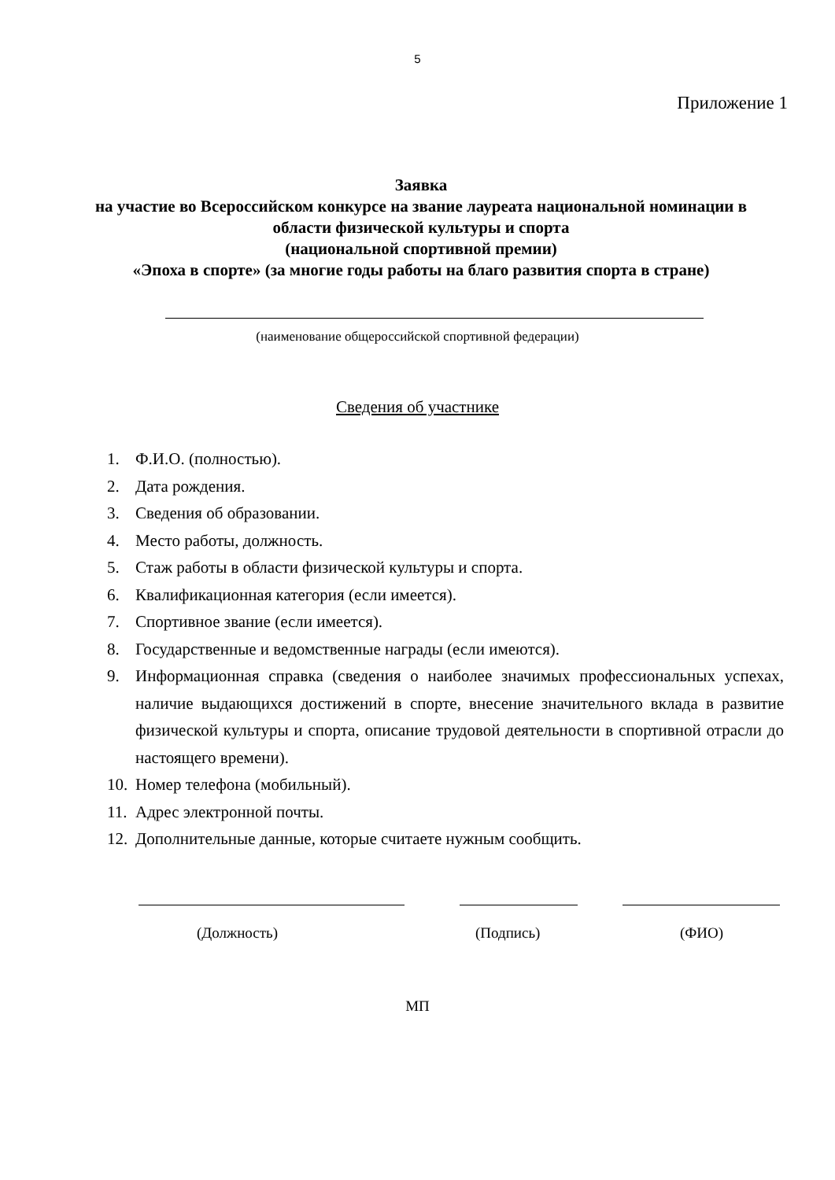5
Приложение 1
Заявка
на участие во Всероссийском конкурсе на звание лауреата национальной номинации в области физической культуры и спорта
(национальной спортивной премии)
«Эпоха в спорте» (за многие годы работы на благо развития спорта в стране)
(наименование общероссийской спортивной федерации)
Сведения об участнике
1. Ф.И.О. (полностью).
2. Дата рождения.
3. Сведения об образовании.
4. Место работы, должность.
5. Стаж работы в области физической культуры и спорта.
6. Квалификационная категория (если имеется).
7. Спортивное звание (если имеется).
8. Государственные и ведомственные награды (если имеются).
9. Информационная справка (сведения о наиболее значимых профессиональных успехах, наличие выдающихся достижений в спорте, внесение значительного вклада в развитие физической культуры и спорта, описание трудовой деятельности в спортивной отрасли до настоящего времени).
10. Номер телефона (мобильный).
11. Адрес электронной почты.
12. Дополнительные данные, которые считаете нужным сообщить.
(Должность) (Подпись) (ФИО)
МП